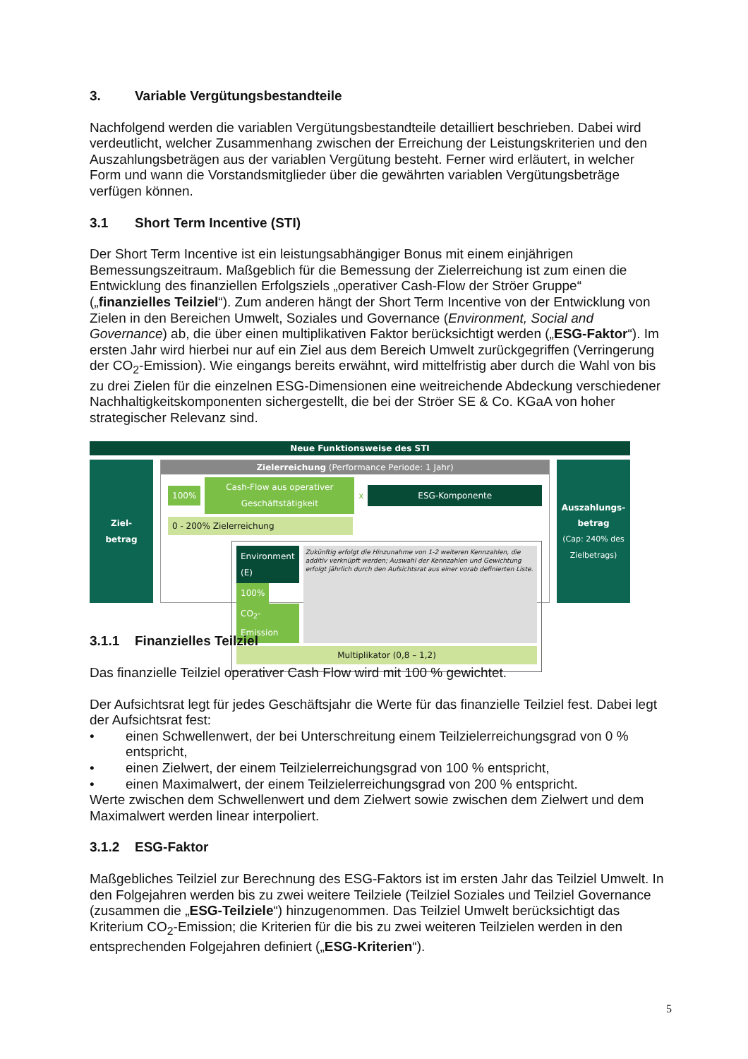3. Variable Vergütungsbestandteile
Nachfolgend werden die variablen Vergütungsbestandteile detailliert beschrieben. Dabei wird verdeutlicht, welcher Zusammenhang zwischen der Erreichung der Leistungskriterien und den Auszahlungsbeträgen aus der variablen Vergütung besteht. Ferner wird erläutert, in welcher Form und wann die Vorstandsmitglieder über die gewährten variablen Vergütungsbeträge verfügen können.
3.1 Short Term Incentive (STI)
Der Short Term Incentive ist ein leistungsabhängiger Bonus mit einem einjährigen Bemessungszeitraum. Maßgeblich für die Bemessung der Zielerreichung ist zum einen die Entwicklung des finanziellen Erfolgsziels „operativer Cash-Flow der Ströer Gruppe“ („finanzielles Teilziel“). Zum anderen hängt der Short Term Incentive von der Entwicklung von Zielen in den Bereichen Umwelt, Soziales und Governance (Environment, Social and Governance) ab, die über einen multiplikativen Faktor berücksichtigt werden („ESG-Faktor“). Im ersten Jahr wird hierbei nur auf ein Ziel aus dem Bereich Umwelt zurückgegriffen (Verringerung der CO<sub>2</sub>-Emission). Wie eingangs bereits erwähnt, wird mittelfristig aber durch die Wahl von bis zu drei Zielen für die einzelnen ESG-Dimensionen eine weitreichende Abdeckung verschiedener Nachhaltigkeitskomponenten sichergestellt, die bei der Ströer SE & Co. KGaA von hoher strategischer Relevanz sind.
Neue Funktionsweise des STI
Ziel-
betrag
Zielerreichung (Performance Periode: 1 Jahr)
100% Cash-Flow aus operativer Geschäftstätigkeit x ESG-Komponente
0 - 200% Zielerreichung
Environment (E)
100% CO<sub>2</sub>-Emission
Zukünftig erfolgt die Hinzunahme von 1-2 weiteren Kennzahlen, die additiv verknüpft werden; Auswahl der Kennzahlen und Gewichtung erfolgt jährlich durch den Aufsichtsrat aus einer vorab definierten Liste.
Multiplikator (0,8 – 1,2)
Auszahlungs-
betrag
(Cap: 240% des Zielbetrags)
3.1.1 Finanzielles Teilziel
Das finanzielle Teilziel operativer Cash Flow wird mit 100 % gewichtet.
Der Aufsichtsrat legt für jedes Geschäftsjahr die Werte für das finanzielle Teilziel fest. Dabei legt der Aufsichtsrat fest:
• einen Schwellenwert, der bei Unterschreitung einem Teilzielerreichungsgrad von 0 % entspricht,
• einen Zielwert, der einem Teilzielerreichungsgrad von 100 % entspricht,
• einen Maximalwert, der einem Teilzielerreichungsgrad von 200 % entspricht.
Werte zwischen dem Schwellenwert und dem Zielwert sowie zwischen dem Zielwert und dem Maximalwert werden linear interpoliert.
3.1.2 ESG-Faktor
Maßgebliches Teilziel zur Berechnung des ESG-Faktors ist im ersten Jahr das Teilziel Umwelt. In den Folgejahren werden bis zu zwei weitere Teilziele (Teilziel Soziales und Teilziel Governance (zusammen die „ESG-Teilziele“) hinzugenommen. Das Teilziel Umwelt berücksichtigt das Kriterium CO<sub>2</sub>-Emission; die Kriterien für die bis zu zwei weiteren Teilzielen werden in den entsprechenden Folgejahren definiert („ESG-Kriterien“).
5